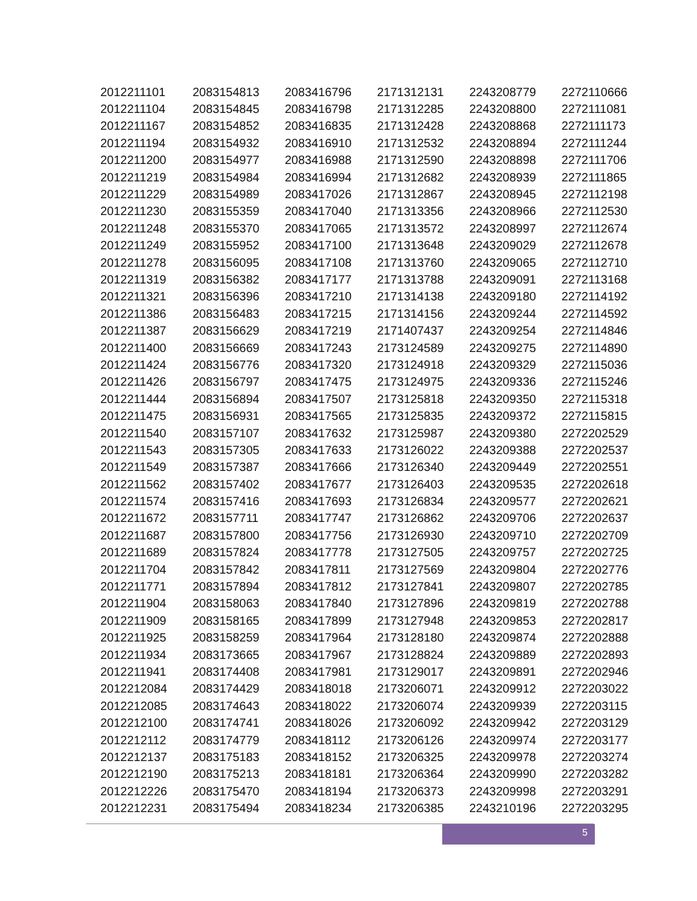| 2012211101 | 2083154813 | 2083416796 | 2171312131 | 2243208779 | 2272110666 |
| 2012211104 | 2083154845 | 2083416798 | 2171312285 | 2243208800 | 2272111081 |
| 2012211167 | 2083154852 | 2083416835 | 2171312428 | 2243208868 | 2272111173 |
| 2012211194 | 2083154932 | 2083416910 | 2171312532 | 2243208894 | 2272111244 |
| 2012211200 | 2083154977 | 2083416988 | 2171312590 | 2243208898 | 2272111706 |
| 2012211219 | 2083154984 | 2083416994 | 2171312682 | 2243208939 | 2272111865 |
| 2012211229 | 2083154989 | 2083417026 | 2171312867 | 2243208945 | 2272112198 |
| 2012211230 | 2083155359 | 2083417040 | 2171313356 | 2243208966 | 2272112530 |
| 2012211248 | 2083155370 | 2083417065 | 2171313572 | 2243208997 | 2272112674 |
| 2012211249 | 2083155952 | 2083417100 | 2171313648 | 2243209029 | 2272112678 |
| 2012211278 | 2083156095 | 2083417108 | 2171313760 | 2243209065 | 2272112710 |
| 2012211319 | 2083156382 | 2083417177 | 2171313788 | 2243209091 | 2272113168 |
| 2012211321 | 2083156396 | 2083417210 | 2171314138 | 2243209180 | 2272114192 |
| 2012211386 | 2083156483 | 2083417215 | 2171314156 | 2243209244 | 2272114592 |
| 2012211387 | 2083156629 | 2083417219 | 2171407437 | 2243209254 | 2272114846 |
| 2012211400 | 2083156669 | 2083417243 | 2173124589 | 2243209275 | 2272114890 |
| 2012211424 | 2083156776 | 2083417320 | 2173124918 | 2243209329 | 2272115036 |
| 2012211426 | 2083156797 | 2083417475 | 2173124975 | 2243209336 | 2272115246 |
| 2012211444 | 2083156894 | 2083417507 | 2173125818 | 2243209350 | 2272115318 |
| 2012211475 | 2083156931 | 2083417565 | 2173125835 | 2243209372 | 2272115815 |
| 2012211540 | 2083157107 | 2083417632 | 2173125987 | 2243209380 | 2272202529 |
| 2012211543 | 2083157305 | 2083417633 | 2173126022 | 2243209388 | 2272202537 |
| 2012211549 | 2083157387 | 2083417666 | 2173126340 | 2243209449 | 2272202551 |
| 2012211562 | 2083157402 | 2083417677 | 2173126403 | 2243209535 | 2272202618 |
| 2012211574 | 2083157416 | 2083417693 | 2173126834 | 2243209577 | 2272202621 |
| 2012211672 | 2083157711 | 2083417747 | 2173126862 | 2243209706 | 2272202637 |
| 2012211687 | 2083157800 | 2083417756 | 2173126930 | 2243209710 | 2272202709 |
| 2012211689 | 2083157824 | 2083417778 | 2173127505 | 2243209757 | 2272202725 |
| 2012211704 | 2083157842 | 2083417811 | 2173127569 | 2243209804 | 2272202776 |
| 2012211771 | 2083157894 | 2083417812 | 2173127841 | 2243209807 | 2272202785 |
| 2012211904 | 2083158063 | 2083417840 | 2173127896 | 2243209819 | 2272202788 |
| 2012211909 | 2083158165 | 2083417899 | 2173127948 | 2243209853 | 2272202817 |
| 2012211925 | 2083158259 | 2083417964 | 2173128180 | 2243209874 | 2272202888 |
| 2012211934 | 2083173665 | 2083417967 | 2173128824 | 2243209889 | 2272202893 |
| 2012211941 | 2083174408 | 2083417981 | 2173129017 | 2243209891 | 2272202946 |
| 2012212084 | 2083174429 | 2083418018 | 2173206071 | 2243209912 | 2272203022 |
| 2012212085 | 2083174643 | 2083418022 | 2173206074 | 2243209939 | 2272203115 |
| 2012212100 | 2083174741 | 2083418026 | 2173206092 | 2243209942 | 2272203129 |
| 2012212112 | 2083174779 | 2083418112 | 2173206126 | 2243209974 | 2272203177 |
| 2012212137 | 2083175183 | 2083418152 | 2173206325 | 2243209978 | 2272203274 |
| 2012212190 | 2083175213 | 2083418181 | 2173206364 | 2243209990 | 2272203282 |
| 2012212226 | 2083175470 | 2083418194 | 2173206373 | 2243209998 | 2272203291 |
| 2012212231 | 2083175494 | 2083418234 | 2173206385 | 2243210196 | 2272203295 |
5